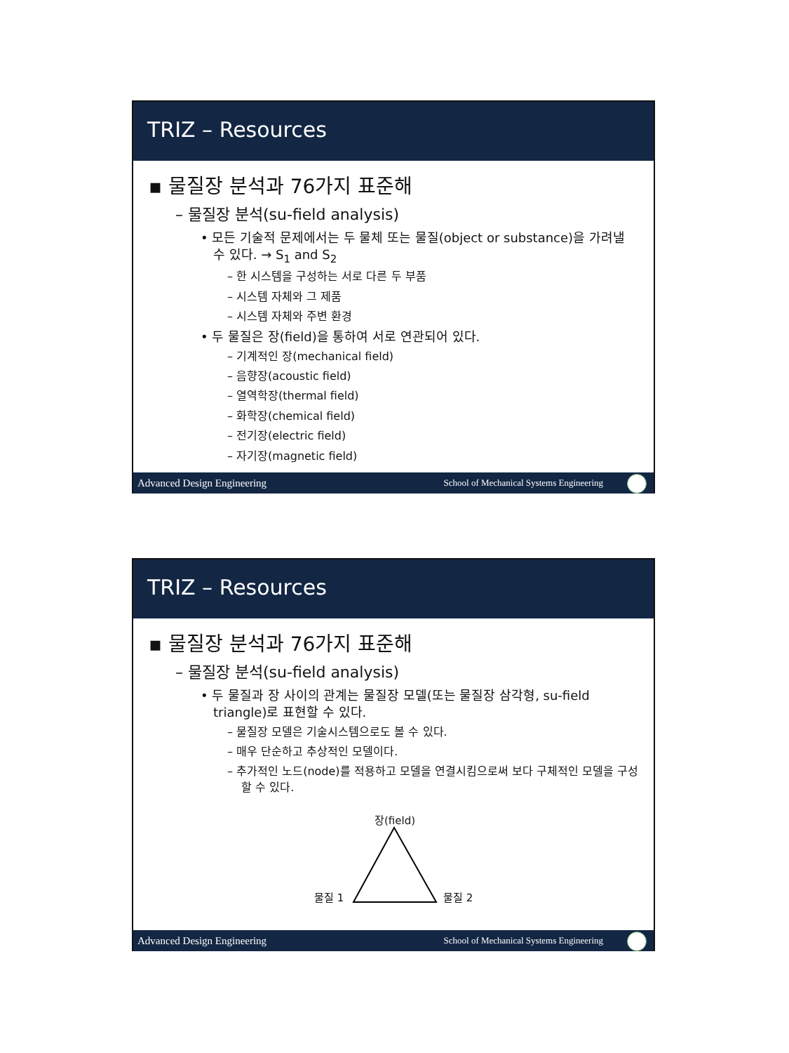TRIZ – Resources
▪ 물질장 분석과 76가지 표준해
– 물질장 분석(su-field analysis)
• 모든 기술적 문제에서는 두 물체 또는 물질(object or substance)을 가려낼 수 있다. → S<sub>1</sub> and S<sub>2</sub>
– 한 시스템을 구성하는 서로 다른 두 부품
– 시스템 자체와 그 제품
– 시스템 자체와 주변 환경
• 두 물질은 장(field)을 통하여 서로 연관되어 있다.
– 기계적인 장(mechanical field)
– 음향장(acoustic field)
– 열역학장(thermal field)
– 화학장(chemical field)
– 전기장(electric field)
– 자기장(magnetic field)
Advanced Design Engineering School of Mechanical Systems Engineering
TRIZ – Resources
▪ 물질장 분석과 76가지 표준해
– 물질장 분석(su-field analysis)
• 두 물질과 장 사이의 관계는 물질장 모델(또는 물질장 삼각형, su-field triangle)로 표현할 수 있다.
– 물질장 모델은 기술시스템으로도 볼 수 있다.
– 매우 단순하고 추상적인 모델이다.
– 추가적인 노드(node)를 적용하고 모델을 연결시킴으로써 보다 구체적인 모델을 구성할 수 있다.
장(field)
물질 1 물질 2
Advanced Design Engineering School of Mechanical Systems Engineering